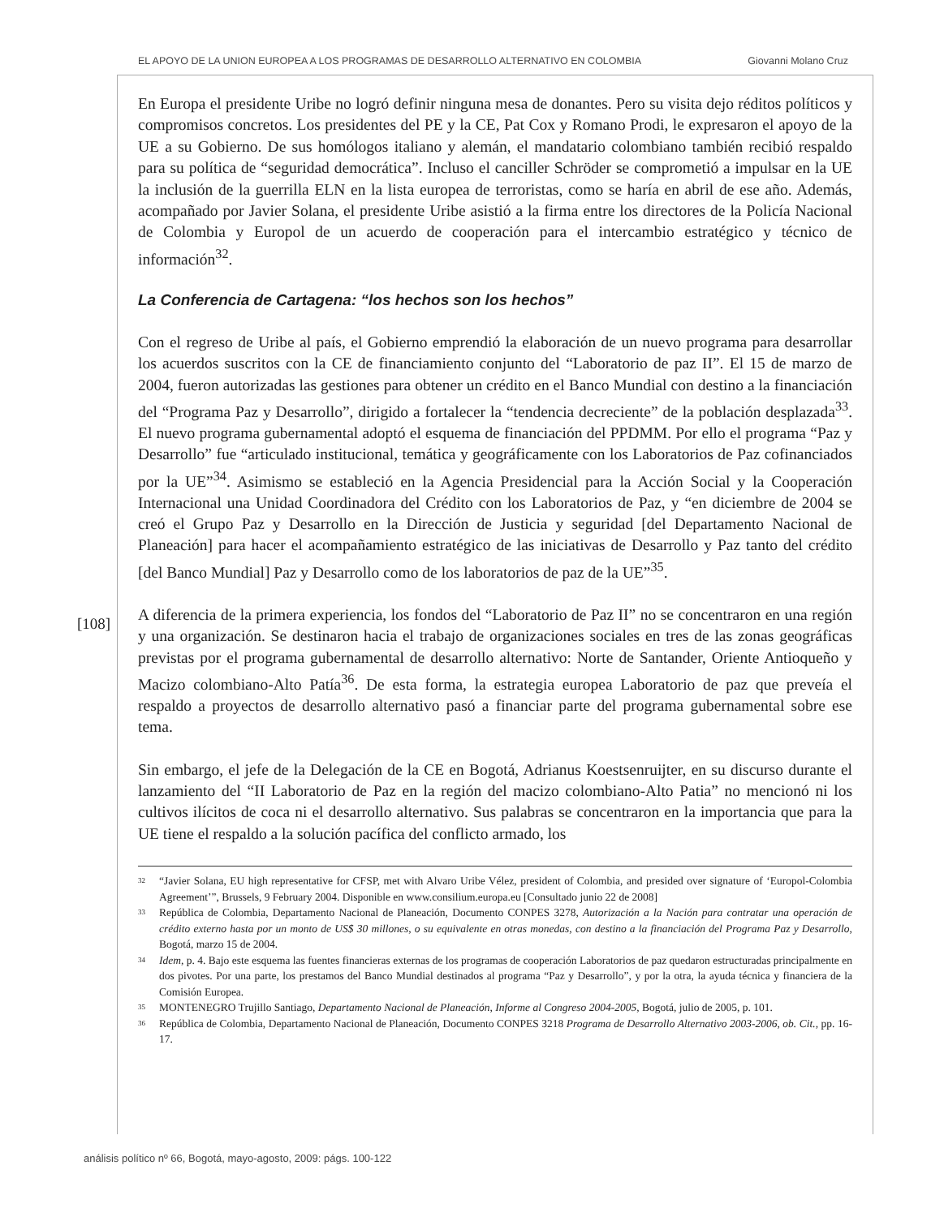EL APOYO DE LA UNION EUROPEA A LOS PROGRAMAS DE DESARROLLO ALTERNATIVO EN COLOMBIA Giovanni Molano Cruz
[108]
En Europa el presidente Uribe no logró definir ninguna mesa de donantes. Pero su visita dejo réditos políticos y compromisos concretos. Los presidentes del PE y la CE, Pat Cox y Romano Prodi, le expresaron el apoyo de la UE a su Gobierno. De sus homólogos italiano y alemán, el mandatario colombiano también recibió respaldo para su política de “seguridad democrática”. Incluso el canciller Schröder se comprometió a impulsar en la UE la inclusión de la guerrilla ELN en la lista europea de terroristas, como se haría en abril de ese año. Además, acompañado por Javier Solana, el presidente Uribe asistió a la firma entre los directores de la Policía Nacional de Colombia y Europol de un acuerdo de cooperación para el intercambio estratégico y técnico de información<sup>32</sup>.
La Conferencia de Cartagena: “los hechos son los hechos”
Con el regreso de Uribe al país, el Gobierno emprendió la elaboración de un nuevo programa para desarrollar los acuerdos suscritos con la CE de financiamiento conjunto del “Laboratorio de paz II”. El 15 de marzo de 2004, fueron autorizadas las gestiones para obtener un crédito en el Banco Mundial con destino a la financiación del “Programa Paz y Desarrollo”, dirigido a fortalecer la “tendencia decreciente” de la población desplazada<sup>33</sup>. El nuevo programa gubernamental adoptó el esquema de financiación del PPDMM. Por ello el programa “Paz y Desarrollo” fue “articulado institucional, temática y geográficamente con los Laboratorios de Paz cofinanciados por la UE”<sup>34</sup>. Asimismo se estableció en la Agencia Presidencial para la Acción Social y la Cooperación Internacional una Unidad Coordinadora del Crédito con los Laboratorios de Paz, y “en diciembre de 2004 se creó el Grupo Paz y Desarrollo en la Dirección de Justicia y seguridad [del Departamento Nacional de Planeación] para hacer el acompañamiento estratégico de las iniciativas de Desarrollo y Paz tanto del crédito [del Banco Mundial] Paz y Desarrollo como de los laboratorios de paz de la UE”<sup>35</sup>.
A diferencia de la primera experiencia, los fondos del “Laboratorio de Paz II” no se concentraron en una región y una organización. Se destinaron hacia el trabajo de organizaciones sociales en tres de las zonas geográficas previstas por el programa gubernamental de desarrollo alternativo: Norte de Santander, Oriente Antioqueño y Macizo colombiano-Alto Patía<sup>36</sup>. De esta forma, la estrategia europea Laboratorio de paz que preveía el respaldo a proyectos de desarrollo alternativo pasó a financiar parte del programa gubernamental sobre ese tema.
Sin embargo, el jefe de la Delegación de la CE en Bogotá, Adrianus Koestsenruijter, en su discurso durante el lanzamiento del “II Laboratorio de Paz en la región del macizo colombiano-Alto Patia” no mencionó ni los cultivos ilícitos de coca ni el desarrollo alternativo. Sus palabras se concentraron en la importancia que para la UE tiene el respaldo a la solución pacífica del conflicto armado, los
<sup>32</sup> “Javier Solana, EU high representative for CFSP, met with Alvaro Uribe Vélez, president of Colombia, and presided over signature of ‘Europol-Colombia Agreement’”, Brussels, 9 February 2004. Disponible en www.consilium.europa.eu [Consultado junio 22 de 2008]
<sup>33</sup> República de Colombia, Departamento Nacional de Planeación, Documento CONPES 3278, Autorización a la Nación para contratar una operación de crédito externo hasta por un monto de US$ 30 millones, o su equivalente en otras monedas, con destino a la financiación del Programa Paz y Desarrollo, Bogotá, marzo 15 de 2004.
<sup>34</sup> Idem, p. 4. Bajo este esquema las fuentes financieras externas de los programas de cooperación Laboratorios de paz quedaron estructuradas principalmente en dos pivotes. Por una parte, los prestamos del Banco Mundial destinados al programa “Paz y Desarrollo”, y por la otra, la ayuda técnica y financiera de la Comisión Europea.
<sup>35</sup> MONTENEGRO Trujillo Santiago, Departamento Nacional de Planeación, Informe al Congreso 2004-2005, Bogotá, julio de 2005, p. 101.
<sup>36</sup> República de Colombia, Departamento Nacional de Planeación, Documento CONPES 3218 Programa de Desarrollo Alternativo 2003-2006, ob. Cit., pp. 16-17.
análisis político nº 66, Bogotá, mayo-agosto, 2009: págs. 100-122